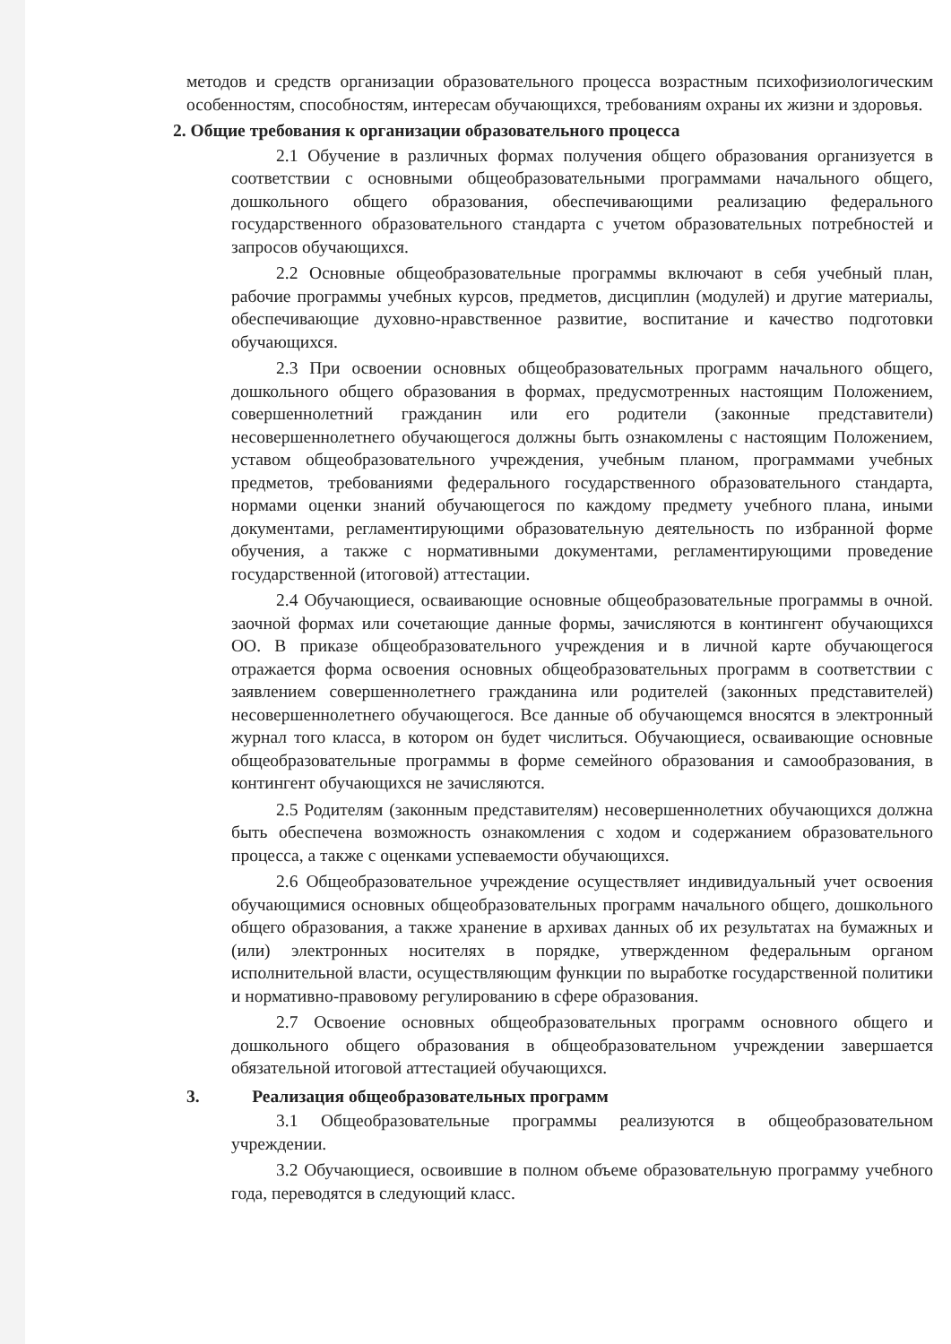методов и средств организации образовательного процесса возрастным психофизиологическим особенностям, способностям, интересам обучающихся, требованиям охраны их жизни и здоровья.
2. Общие требования к организации образовательного процесса
2.1 Обучение в различных формах получения общего образования организуется в соответствии с основными общеобразовательными программами начального общего, дошкольного общего образования, обеспечивающими реализацию федерального государственного образовательного стандарта с учетом образовательных потребностей и запросов обучающихся.
2.2 Основные общеобразовательные программы включают в себя учебный план, рабочие программы учебных курсов, предметов, дисциплин (модулей) и другие материалы, обеспечивающие духовно-нравственное развитие, воспитание и качество подготовки обучающихся.
2.3 При освоении основных общеобразовательных программ начального общего, дошкольного общего образования в формах, предусмотренных настоящим Положением, совершеннолетний гражданин или его родители (законные представители) несовершеннолетнего обучающегося должны быть ознакомлены с настоящим Положением, уставом общеобразовательного учреждения, учебным планом, программами учебных предметов, требованиями федерального государственного образовательного стандарта, нормами оценки знаний обучающегося по каждому предмету учебного плана, иными документами, регламентирующими образовательную деятельность по избранной форме обучения, а также с нормативными документами, регламентирующими проведение государственной (итоговой) аттестации.
2.4 Обучающиеся, осваивающие основные общеобразовательные программы в очной. заочной формах или сочетающие данные формы, зачисляются в контингент обучающихся ОО. В приказе общеобразовательного учреждения и в личной карте обучающегося отражается форма освоения основных общеобразовательных программ в соответствии с заявлением совершеннолетнего гражданина или родителей (законных представителей) несовершеннолетнего обучающегося. Все данные об обучающемся вносятся в электронный журнал того класса, в котором он будет числиться. Обучающиеся, осваивающие основные общеобразовательные программы в форме семейного образования и самообразования, в контингент обучающихся не зачисляются.
2.5 Родителям (законным представителям) несовершеннолетних обучающихся должна быть обеспечена возможность ознакомления с ходом и содержанием образовательного процесса, а также с оценками успеваемости обучающихся.
2.6 Общеобразовательное учреждение осуществляет индивидуальный учет освоения обучающимися основных общеобразовательных программ начального общего, дошкольного общего образования, а также хранение в архивах данных об их результатах на бумажных и (или) электронных носителях в порядке, утвержденном федеральным органом исполнительной власти, осуществляющим функции по выработке государственной политики и нормативно-правовому регулированию в сфере образования.
2.7 Освоение основных общеобразовательных программ основного общего и дошкольного общего образования в общеобразовательном учреждении завершается обязательной итоговой аттестацией обучающихся.
3. Реализация общеобразовательных программ
3.1 Общеобразовательные программы реализуются в общеобразовательном учреждении.
3.2 Обучающиеся, освоившие в полном объеме образовательную программу учебного года, переводятся в следующий класс.